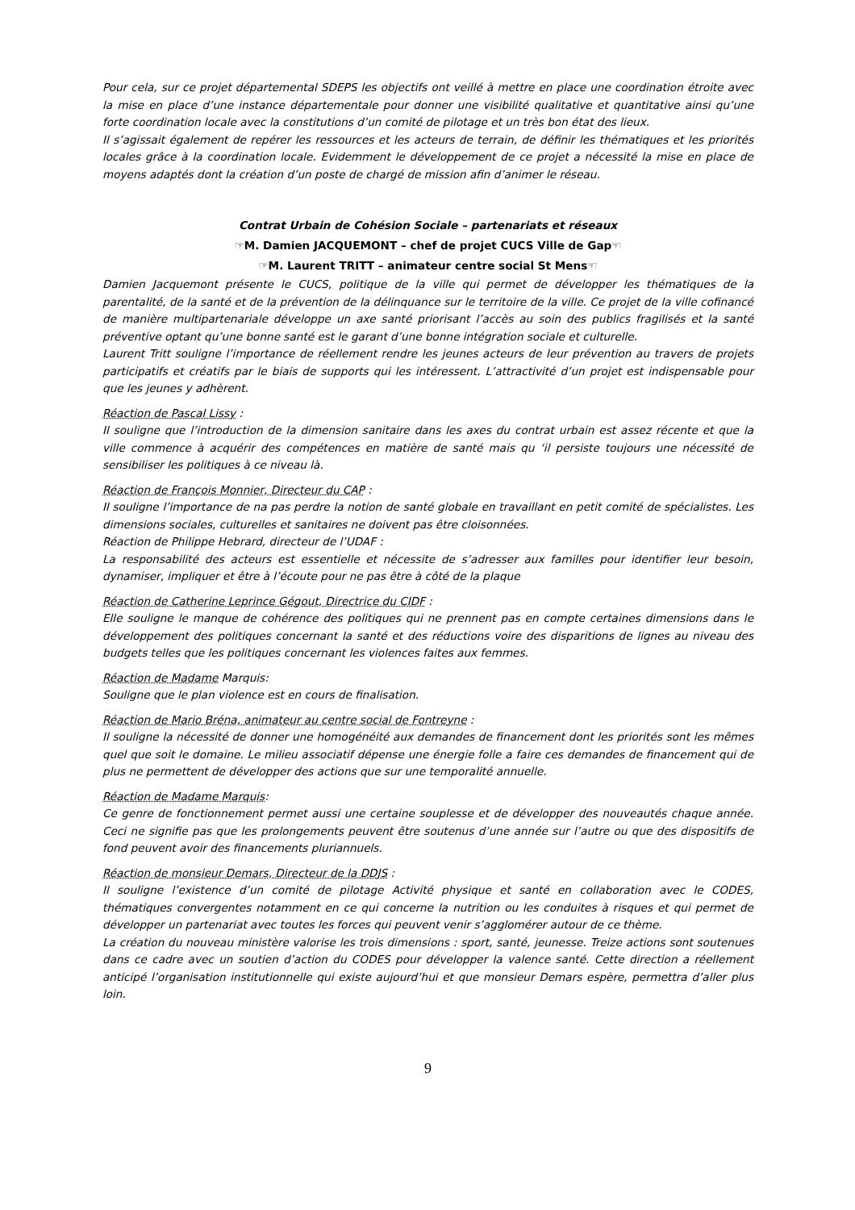Pour cela, sur ce projet départemental SDEPS les objectifs ont veillé à mettre en place une coordination étroite avec la mise en place d’une instance départementale pour donner une visibilité qualitative et quantitative ainsi qu’une forte coordination locale avec la constitutions d’un comité de pilotage et un très bon état des lieux.
Il s’agissait également de repérer les ressources et les acteurs de terrain, de définir les thématiques et les priorités locales grâce à la coordination locale. Evidemment le développement de ce projet a nécessité la mise en place de moyens adaptés dont la création d’un poste de chargé de mission afin d’animer le réseau.
Contrat Urbain de Cohésion Sociale – partenariats et réseaux
☞M. Damien JACQUEMONT – chef de projet CUCS Ville de Gap☜
☞M. Laurent TRITT – animateur centre social St Mens☜
Damien Jacquemont présente le CUCS, politique de la ville qui permet de développer les thématiques de la parentalité, de la santé et de la prévention de la délinquance sur le territoire de la ville. Ce projet de la ville cofinancé de manière multipartenariale développe un axe santé priorisant l’accès au soin des publics fragilisés et la santé préventive optant qu’une bonne santé est le garant d’une bonne intégration sociale et culturelle.
Laurent Tritt souligne l’importance de réellement rendre les jeunes acteurs de leur prévention au travers de projets participatifs et créatifs par le biais de supports qui les intéressent. L’attractivité d’un projet est indispensable pour que les jeunes y adhèrent.
Réaction de Pascal Lissy :
Il souligne que l’introduction de la dimension sanitaire dans les axes du contrat urbain est assez récente et que la ville commence à acquérir des compétences en matière de santé mais qu ‘il persiste toujours une nécessité de sensibiliser les politiques à ce niveau là.
Réaction de François Monnier, Directeur du CAP :
Il souligne l’importance de na pas perdre la notion de santé globale en travaillant en petit comité de spécialistes. Les dimensions sociales, culturelles et sanitaires ne doivent pas être cloisonnées.
Réaction de Philippe Hebrard, directeur de l’UDAF :
La responsabilité des acteurs est essentielle et nécessite de s’adresser aux familles pour identifier leur besoin, dynamiser, impliquer et être à l’écoute pour ne pas être à côté de la plaque
Réaction de Catherine Leprince Gégout, Directrice du CIDF :
Elle souligne le manque de cohérence des politiques qui ne prennent pas en compte certaines dimensions dans le développement des politiques concernant la santé et des réductions voire des disparitions de lignes au niveau des budgets telles que les politiques concernant les violences faites aux femmes.
Réaction de Madame Marquis:
Souligne que le plan violence est en cours de finalisation.
Réaction de Mario Bréna, animateur au centre social de Fontreyne :
Il souligne la nécessité de donner une homogénéité aux demandes de financement dont les priorités sont les mêmes quel que soit le domaine. Le milieu associatif dépense une énergie folle a faire ces demandes de financement qui de plus ne permettent de développer des actions que sur une temporalité annuelle.
Réaction de Madame Marquis:
Ce genre de fonctionnement permet aussi une certaine souplesse et de développer des nouveautés chaque année. Ceci ne signifie pas que les prolongements peuvent être soutenus d’une année sur l’autre ou que des dispositifs de fond peuvent avoir des financements pluriannuels.
Réaction de monsieur Demars, Directeur de la DDJS :
Il souligne l’existence d’un comité de pilotage Activité physique et santé en collaboration avec le CODES, thématiques convergentes notamment en ce qui concerne la nutrition ou les conduites à risques et qui permet de développer un partenariat avec toutes les forces qui peuvent venir s’agglomérer autour de ce thème.
La création du nouveau ministère valorise les trois dimensions : sport, santé, jeunesse. Treize actions sont soutenues dans ce cadre avec un soutien d’action du CODES pour développer la valence santé. Cette direction a réellement anticipé l’organisation institutionnelle qui existe aujourd’hui et que monsieur Demars espère, permettra d’aller plus loin.
9